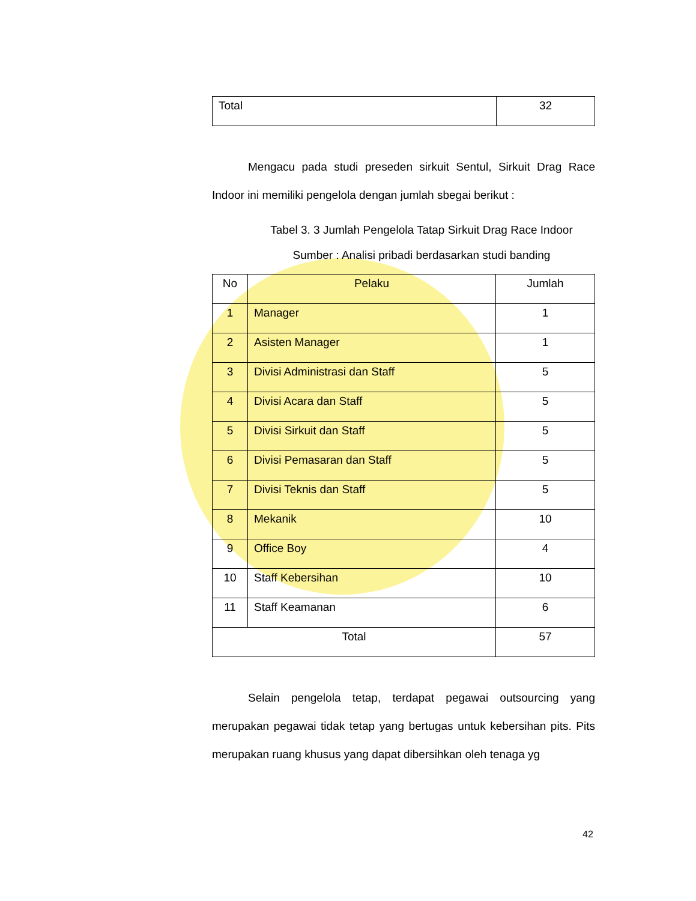| Total | 32 |
Mengacu pada studi preseden sirkuit Sentul, Sirkuit Drag Race Indoor ini memiliki pengelola dengan jumlah sbegai berikut :
Tabel 3. 3 Jumlah Pengelola Tatap Sirkuit Drag Race Indoor
Sumber : Analisi pribadi berdasarkan studi banding
| No | Pelaku | Jumlah |
| --- | --- | --- |
| 1 | Manager | 1 |
| 2 | Asisten Manager | 1 |
| 3 | Divisi Administrasi dan Staff | 5 |
| 4 | Divisi Acara dan Staff | 5 |
| 5 | Divisi Sirkuit dan Staff | 5 |
| 6 | Divisi Pemasaran dan Staff | 5 |
| 7 | Divisi Teknis dan Staff | 5 |
| 8 | Mekanik | 10 |
| 9 | Office Boy | 4 |
| 10 | Staff Kebersihan | 10 |
| 11 | Staff Keamanan | 6 |
| Total | | 57 |
Selain pengelola tetap, terdapat pegawai outsourcing yang merupakan pegawai tidak tetap yang bertugas untuk kebersihan pits. Pits merupakan ruang khusus yang dapat dibersihkan oleh tenaga yg
42